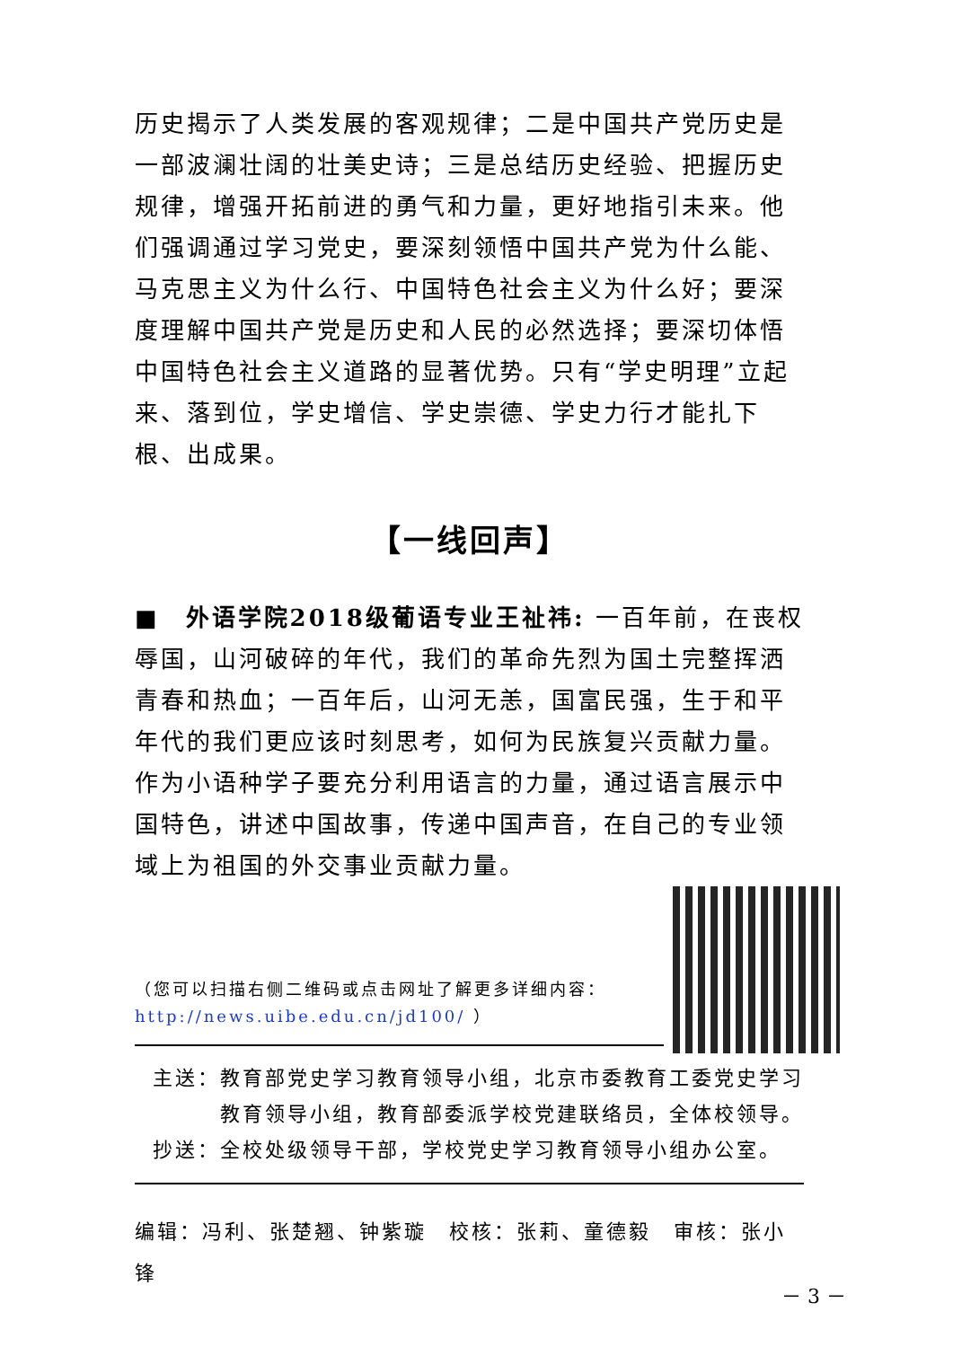历史揭示了人类发展的客观规律；二是中国共产党历史是一部波澜壮阔的壮美史诗；三是总结历史经验、把握历史规律，增强开拓前进的勇气和力量，更好地指引未来。他们强调通过学习党史，要深刻领悟中国共产党为什么能、马克思主义为什么行、中国特色社会主义为什么好；要深度理解中国共产党是历史和人民的必然选择；要深切体悟中国特色社会主义道路的显著优势。只有“学史明理”立起来、落到位，学史增信、学史崇德、学史力行才能扎下根、出成果。
【一线回声】
■　外语学院2018级葡语专业王祉祎: 一百年前，在丧权辱国，山河破碎的年代，我们的革命先烈为国土完整挥洒青春和热血；一百年后，山河无恙，国富民强，生于和平年代的我们更应该时刻思考，如何为民族复兴贡献力量。作为小语种学子要充分利用语言的力量，通过语言展示中国特色，讲述中国故事，传递中国声音，在自己的专业领域上为祖国的外交事业贡献力量。
（您可以扫描右侧二维码或点击网址了解更多详细内容：
http://news.uibe.edu.cn/jd100/ ）
主送：教育部党史学习教育领导小组，北京市委教育工委党史学习
　　　教育领导小组，教育部委派学校党建联络员，全体校领导。
抄送：全校处级领导干部，学校党史学习教育领导小组办公室。
编辑：冯利、张楚翘、钟紫璇　校核：张莉、童德毅　审核：张小锋
－ 3 －